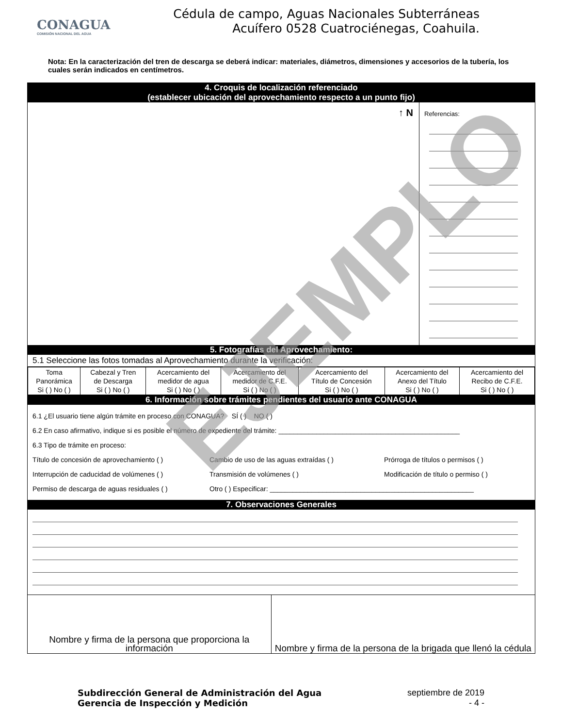CONAGUA
COMISIÓN NACIONAL DEL AGUA
Cédula de campo, Aguas Nacionales Subterráneas
Acuífero 0528 Cuatrociénegas, Coahuila.
Nota: En la caracterización del tren de descarga se deberá indicar: materiales, diámetros, dimensiones y accesorios de la tubería, los cuales serán indicados en centímetros.
4. Croquis de localización referenciado
(establecer ubicación del aprovechamiento respecto a un punto fijo)
↑ N
Referencias:
5. Fotografías del Aprovechamiento:
5.1 Seleccione las fotos tomadas al Aprovechamiento durante la verificación:
| Toma Panorámica Si ( ) No ( ) | Cabezal y Tren de Descarga Si ( ) No ( ) | Acercamiento del medidor de agua Si ( ) No ( ) | Acercamiento del medidor de C.F.E. Si ( ) No ( ) | Acercamiento del Título de Concesión Si ( ) No ( ) | Acercamiento del Anexo del Título Si ( ) No ( ) | Acercamiento del Recibo de C.F.E. Si ( ) No ( ) |
6. Información sobre trámites pendientes del usuario ante CONAGUA
6.1 ¿El usuario tiene algún trámite en proceso con CONAGUA? SÍ ( ) NO ( )
6.2 En caso afirmativo, indique si es posible el número de expediente del trámite: ________________________________________________
6.3 Tipo de trámite en proceso:
Título de concesión de aprovechamiento ( ) Cambio de uso de las aguas extraídas ( ) Prórroga de títulos o permisos ( ) Interrupción de caducidad de volúmenes ( ) Transmisión de volúmenes ( ) Modificación de título o permiso ( ) Permiso de descarga de aguas residuales ( ) Otro ( ) Especificar: ______________________________________________________
7. Observaciones Generales
| Nombre y firma de la persona que proporciona la información | Nombre y firma de la persona de la brigada que llenó la cédula |
Subdirección General de Administración del Agua
Gerencia de Inspección y Medición
septiembre de 2019
- 4 -
EJEMPLO